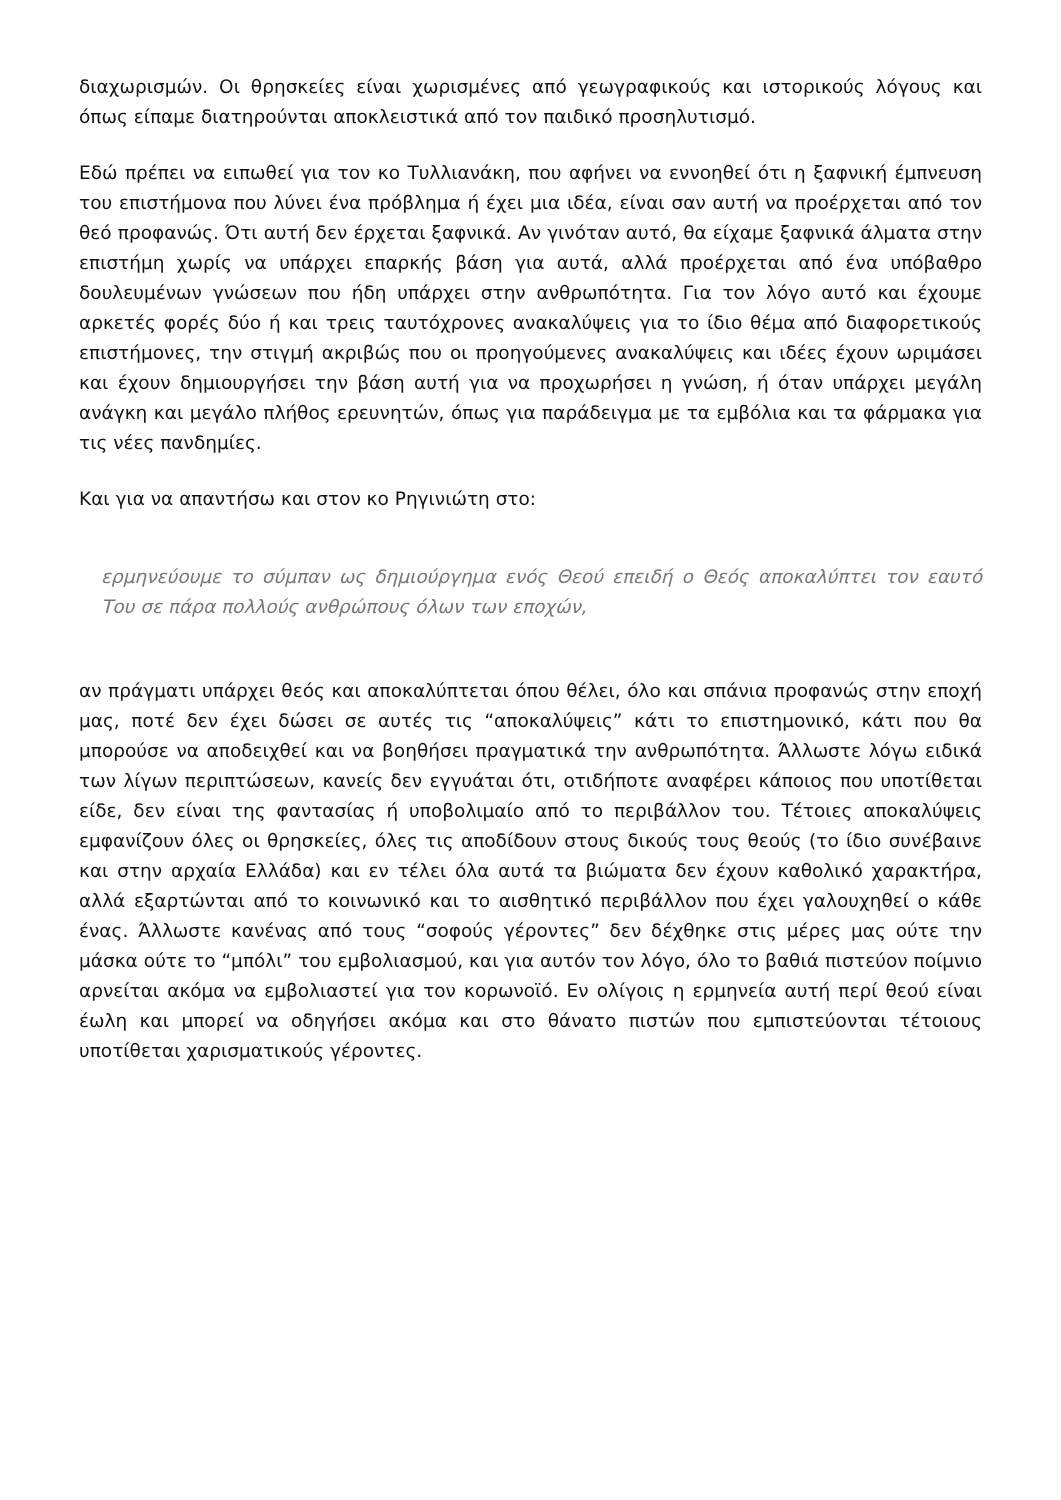διαχωρισμών. Οι θρησκείες είναι χωρισμένες από γεωγραφικούς και ιστορικούς λόγους και όπως είπαμε διατηρούνται αποκλειστικά από τον παιδικό προσηλυτισμό.
Εδώ πρέπει να ειπωθεί για τον κο Τυλλιανάκη, που αφήνει να εννοηθεί ότι η ξαφνική έμπνευση του επιστήμονα που λύνει ένα πρόβλημα ή έχει μια ιδέα, είναι σαν αυτή να προέρχεται από τον θεό προφανώς. Ότι αυτή δεν έρχεται ξαφνικά. Αν γινόταν αυτό, θα είχαμε ξαφνικά άλματα στην επιστήμη χωρίς να υπάρχει επαρκής βάση για αυτά, αλλά προέρχεται από ένα υπόβαθρο δουλευμένων γνώσεων που ήδη υπάρχει στην ανθρωπότητα. Για τον λόγο αυτό και έχουμε αρκετές φορές δύο ή και τρεις ταυτόχρονες ανακαλύψεις για το ίδιο θέμα από διαφορετικούς επιστήμονες, την στιγμή ακριβώς που οι προηγούμενες ανακαλύψεις και ιδέες έχουν ωριμάσει και έχουν δημιουργήσει την βάση αυτή για να προχωρήσει η γνώση, ή όταν υπάρχει μεγάλη ανάγκη και μεγάλο πλήθος ερευνητών, όπως για παράδειγμα με τα εμβόλια και τα φάρμακα για τις νέες πανδημίες.
Και για να απαντήσω και στον κο Ρηγινιώτη στο:
ερμηνεύουμε το σύμπαν ως δημιούργημα ενός Θεού επειδή ο Θεός αποκαλύπτει τον εαυτό Του σε πάρα πολλούς ανθρώπους όλων των εποχών,
αν πράγματι υπάρχει θεός και αποκαλύπτεται όπου θέλει, όλο και σπάνια προφανώς στην εποχή μας, ποτέ δεν έχει δώσει σε αυτές τις “αποκαλύψεις” κάτι το επιστημονικό, κάτι που θα μπορούσε να αποδειχθεί και να βοηθήσει πραγματικά την ανθρωπότητα. Άλλωστε λόγω ειδικά των λίγων περιπτώσεων, κανείς δεν εγγυάται ότι, οτιδήποτε αναφέρει κάποιος που υποτίθεται είδε, δεν είναι της φαντασίας ή υποβολιμαίο από το περιβάλλον του. Τέτοιες αποκαλύψεις εμφανίζουν όλες οι θρησκείες, όλες τις αποδίδουν στους δικούς τους θεούς (το ίδιο συνέβαινε και στην αρχαία Ελλάδα) και εν τέλει όλα αυτά τα βιώματα δεν έχουν καθολικό χαρακτήρα, αλλά εξαρτώνται από το κοινωνικό και το αισθητικό περιβάλλον που έχει γαλουχηθεί ο κάθε ένας. Άλλωστε κανένας από τους “σοφούς γέροντες” δεν δέχθηκε στις μέρες μας ούτε την μάσκα ούτε το “μπόλι” του εμβολιασμού, και για αυτόν τον λόγο, όλο το βαθιά πιστεύον ποίμνιο αρνείται ακόμα να εμβολιαστεί για τον κορωνοϊό. Εν ολίγοις η ερμηνεία αυτή περί θεού είναι έωλη και μπορεί να οδηγήσει ακόμα και στο θάνατο πιστών που εμπιστεύονται τέτοιους υποτίθεται χαρισματικούς γέροντες.